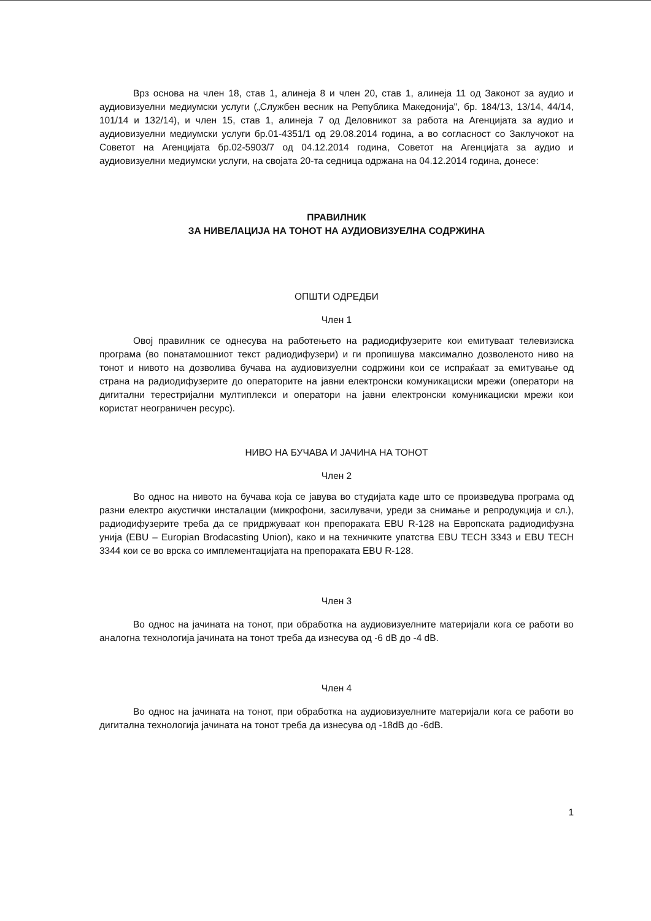Врз основа на член 18, став 1, алинеја 8 и член 20, став 1, алинеја 11 од Законот за аудио и аудиовизуелни медиумски услуги („Службен весник на Република Македонија", бр. 184/13, 13/14, 44/14, 101/14 и 132/14), и член 15, став 1, алинеја 7 од Деловникот за работа на Агенцијата за аудио и аудиовизуелни медиумски услуги бр.01-4351/1 од 29.08.2014 година, а во согласност со Заклучокот на Советот на Агенцијата бр.02-5903/7 од 04.12.2014 година, Советот на Агенцијата за аудио и аудиовизуелни медиумски услуги, на својата 20-та седница одржана на 04.12.2014 година, донесе:
ПРАВИЛНИК
ЗА НИВЕЛАЦИЈА НА ТОНОТ НА АУДИОВИЗУЕЛНА СОДРЖИНА
ОПШТИ ОДРЕДБИ
Член 1
Овој правилник се однесува на работењето на радиодифузерите кои емитуваат телевизиска програма (во понатамошниот текст радиодифузери) и ги пропишува максимално дозволеното ниво на тонот и нивото на дозволива бучава на аудиовизуелни содржини кои се испраќаат за емитување од страна на радиодифузерите до операторите на јавни електронски комуникациски мрежи (оператори на дигитални терестријални мултиплекси и оператори на јавни електронски комуникациски мрежи кои користат неограничен ресурс).
НИВО НА БУЧАВА И ЈАЧИНА НА ТОНОТ
Член 2
Во однос на нивото на бучава која се јавува во студијата каде што се произведува програма од разни електро акустички инсталации (микрофони, засилувачи, уреди за снимање и репродукција и сл.), радиодифузерите треба да се придржуваат кон препораката EBU R-128 на Европската радиодифузна унија (EBU – Europian Brodacasting Union), како и на техничките упатства EBU TECH 3343 и EBU TECH 3344 кои се во врска со имплементацијата на препораката EBU R-128.
Член 3
Во однос на јачината на тонот, при обработка на аудиовизуелните материјали кога се работи во аналогна технологија јачината на тонот треба да изнесува од -6 dB до -4 dB.
Член 4
Во однос на јачината на тонот, при обработка на аудиовизуелните материјали кога се работи во дигитална технологија јачината на тонот треба да изнесува од -18dB до -6dB.
1